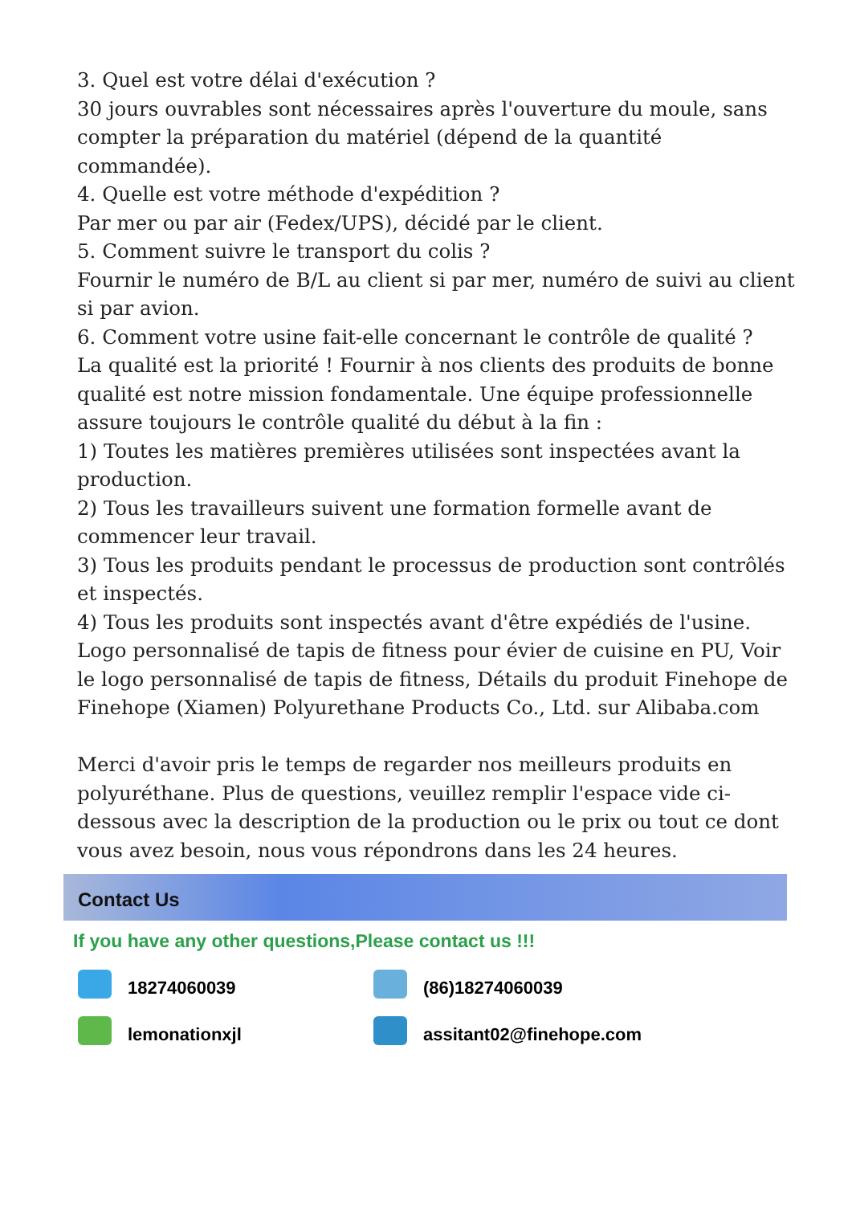3. Quel est votre délai d'exécution ?
30 jours ouvrables sont nécessaires après l'ouverture du moule, sans compter la préparation du matériel (dépend de la quantité commandée).
4. Quelle est votre méthode d'expédition ?
Par mer ou par air (Fedex/UPS), décidé par le client.
5. Comment suivre le transport du colis ?
Fournir le numéro de B/L au client si par mer, numéro de suivi au client si par avion.
6. Comment votre usine fait-elle concernant le contrôle de qualité ?
La qualité est la priorité ! Fournir à nos clients des produits de bonne qualité est notre mission fondamentale. Une équipe professionnelle assure toujours le contrôle qualité du début à la fin :
1) Toutes les matières premières utilisées sont inspectées avant la production.
2) Tous les travailleurs suivent une formation formelle avant de commencer leur travail.
3) Tous les produits pendant le processus de production sont contrôlés et inspectés.
4) Tous les produits sont inspectés avant d'être expédiés de l'usine.
Logo personnalisé de tapis de fitness pour évier de cuisine en PU, Voir le logo personnalisé de tapis de fitness, Détails du produit Finehope de Finehope (Xiamen) Polyurethane Products Co., Ltd. sur Alibaba.com
Merci d'avoir pris le temps de regarder nos meilleurs produits en polyuréthane. Plus de questions, veuillez remplir l'espace vide ci-dessous avec la description de la production ou le prix ou tout ce dont vous avez besoin, nous vous répondrons dans les 24 heures.
Contact Us
If you have any other questions,Please contact us !!!
18274060039 (86)18274060039
lemonationxjl assitant02@finehope.com